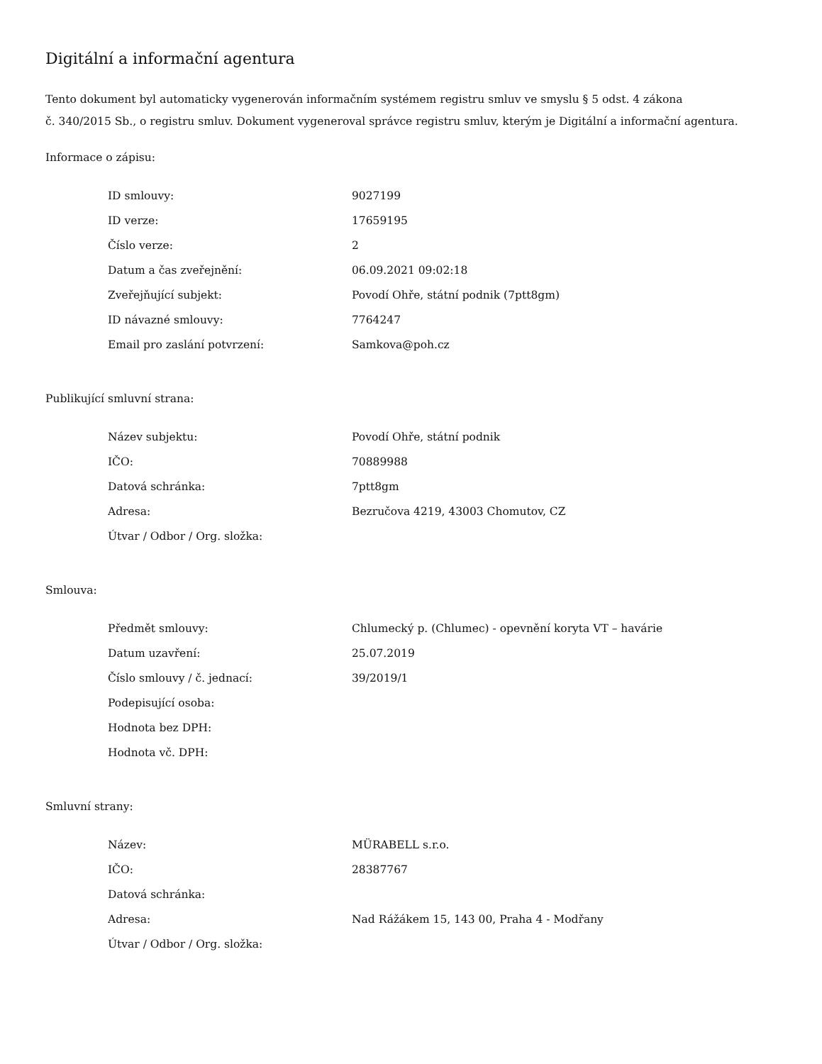Digitální a informační agentura
Tento dokument byl automaticky vygenerován informačním systémem registru smluv ve smyslu § 5 odst. 4 zákona
č. 340/2015 Sb., o registru smluv. Dokument vygeneroval správce registru smluv, kterým je Digitální a informační agentura.
Informace o zápisu:
| ID smlouvy: | 9027199 |
| ID verze: | 17659195 |
| Číslo verze: | 2 |
| Datum a čas zveřejnění: | 06.09.2021 09:02:18 |
| Zveřejňující subjekt: | Povodí Ohře, státní podnik (7ptt8gm) |
| ID návazné smlouvy: | 7764247 |
| Email pro zaslání potvrzení: | Samkova@poh.cz |
Publikující smluvní strana:
| Název subjektu: | Povodí Ohře, státní podnik |
| IČO: | 70889988 |
| Datová schránka: | 7ptt8gm |
| Adresa: | Bezručova 4219, 43003 Chomutov, CZ |
| Útvar / Odbor / Org. složka: | |
Smlouva:
| Předmět smlouvy: | Chlumecký p. (Chlumec) - opevnění koryta VT – havárie |
| Datum uzavření: | 25.07.2019 |
| Číslo smlouvy / č. jednací: | 39/2019/1 |
| Podepisující osoba: | |
| Hodnota bez DPH: | |
| Hodnota vč. DPH: | |
Smluvní strany:
| Název: | MÜRABELL s.r.o. |
| IČO: | 28387767 |
| Datová schránka: | |
| Adresa: | Nad Rážákem 15, 143 00, Praha 4 - Modřany |
| Útvar / Odbor / Org. složka: | |